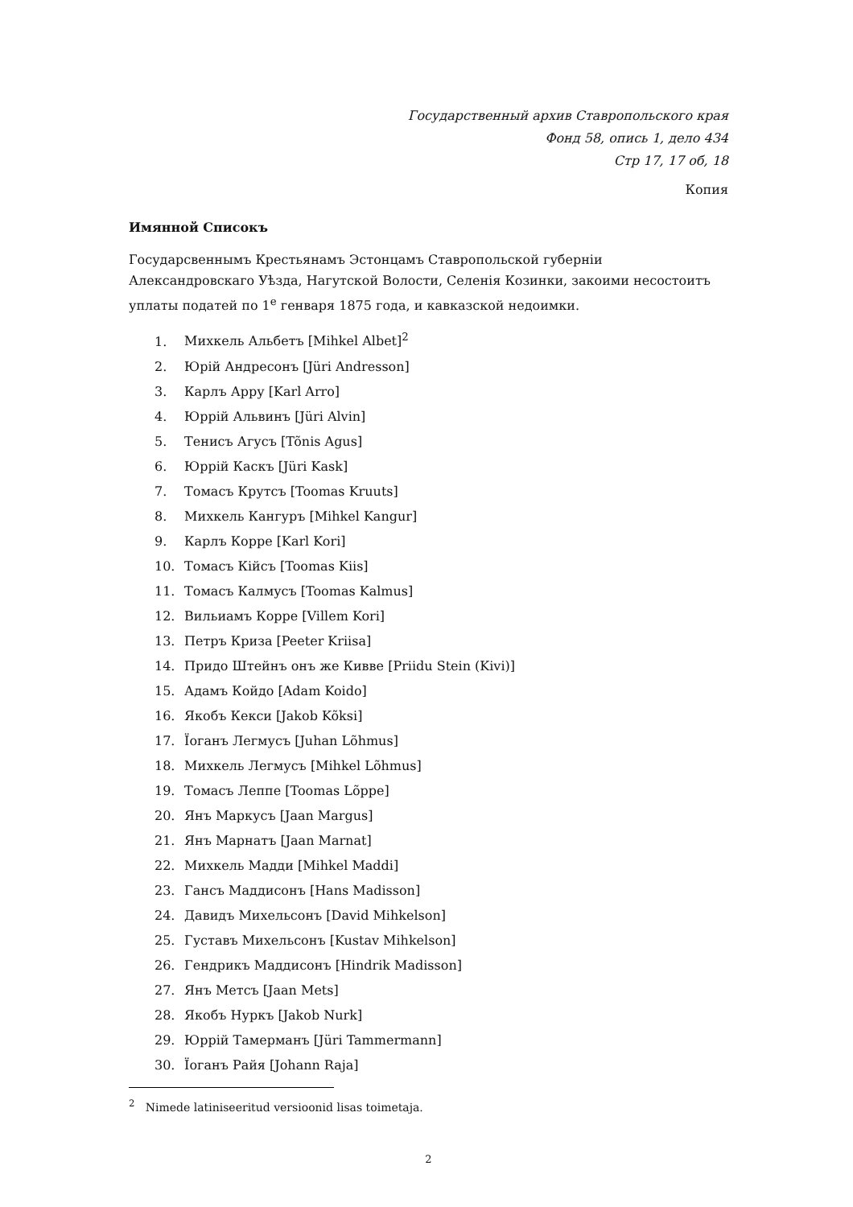Государственный архив Ставропольского края
Фонд 58, опись 1, дело 434
Стр 17, 17 об, 18
Копия
Имянной Списокъ
Государсвеннымъ Крестьянамъ Эстонцамъ Ставропольской губерніи Александровскаго Уѣзда, Нагутской Волости, Селенія Козинки, закоими несостоитъ уплаты податей по 1<sup>е</sup> генваря 1875 года, и кавказской недоимки.
1. Михкель Альбетъ [Mihkel Albet]<sup>2</sup>
2. Юрій Андресонъ [Jüri Andresson]
3. Карлъ Арру [Karl Arro]
4. Юррій Альвинъ [Jüri Alvin]
5. Тенисъ Агусъ [Tõnis Agus]
6. Юррій Каскъ [Jüri Kask]
7. Томасъ Крутсъ [Toomas Kruuts]
8. Михкель Кангуръ [Mihkel Kangur]
9. Карлъ Корре [Karl Kori]
10. Томасъ Кійсъ [Toomas Kiis]
11. Томасъ Калмусъ [Toomas Kalmus]
12. Вильиамъ Корре [Villem Kori]
13. Петръ Криза [Peeter Kriisa]
14. Придо Штейнъ онъ же Кивве [Priidu Stein (Kivi)]
15. Адамъ Койдо [Adam Koido]
16. Якобъ Кекси [Jakob Kõksi]
17. Їоганъ Легмусъ [Juhan Lõhmus]
18. Михкель Легмусъ [Mihkel Lõhmus]
19. Томасъ Леппе [Toomas Lõppe]
20. Янъ Маркусъ [Jaan Margus]
21. Янъ Марнатъ [Jaan Marnat]
22. Михкель Мадди [Mihkel Maddi]
23. Гансъ Маддисонъ [Hans Madisson]
24. Давидъ Михельсонъ [David Mihkelson]
25. Густавъ Михельсонъ [Kustav Mihkelson]
26. Гендрикъ Маддисонъ [Hindrik Madisson]
27. Янъ Метсъ [Jaan Mets]
28. Якобъ Нуркъ [Jakob Nurk]
29. Юррій Тамерманъ [Jüri Tammermann]
30. Їоганъ Райя [Johann Raja]
<sup>2</sup> Nimede latiniseeritud versioonid lisas toimetaja.
2